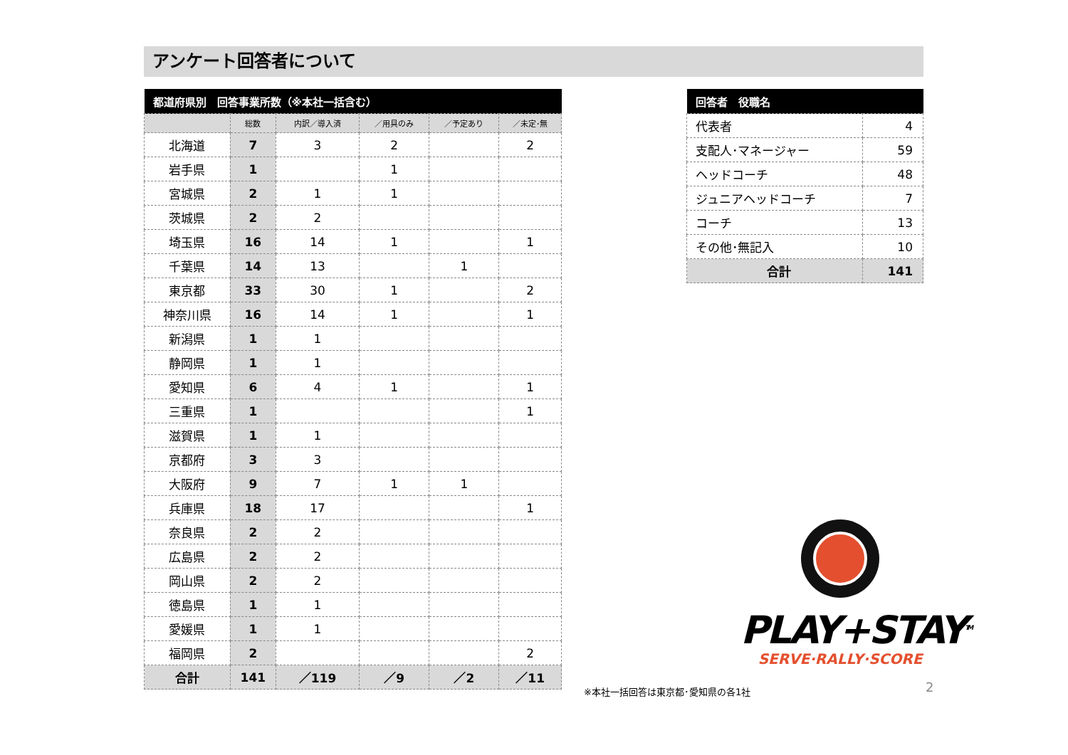アンケート回答者について
| 都道府県別 回答事業所数（※本社一括含む） | | | | | |
| --- | --- | --- | --- | --- | --- |
| | 総数 | 内訳／導入済 | ／用具のみ | ／予定あり | ／未定･無 |
| 北海道 | 7 | 3 | 2 | | 2 |
| 岩手県 | 1 | | 1 | | |
| 宮城県 | 2 | 1 | 1 | | |
| 茨城県 | 2 | 2 | | | |
| 埼玉県 | 16 | 14 | 1 | | 1 |
| 千葉県 | 14 | 13 | | 1 | |
| 東京都 | 33 | 30 | 1 | | 2 |
| 神奈川県 | 16 | 14 | 1 | | 1 |
| 新潟県 | 1 | 1 | | | |
| 静岡県 | 1 | 1 | | | |
| 愛知県 | 6 | 4 | 1 | | 1 |
| 三重県 | 1 | | | | 1 |
| 滋賀県 | 1 | 1 | | | |
| 京都府 | 3 | 3 | | | |
| 大阪府 | 9 | 7 | 1 | 1 | |
| 兵庫県 | 18 | 17 | | | 1 |
| 奈良県 | 2 | 2 | | | |
| 広島県 | 2 | 2 | | | |
| 岡山県 | 2 | 2 | | | |
| 徳島県 | 1 | 1 | | | |
| 愛媛県 | 1 | 1 | | | |
| 福岡県 | 2 | | | | 2 |
| 合計 | 141 | ／119 | ／9 | ／2 | ／11 |
| 回答者 役職名 | |
| --- | --- |
| 代表者 | 4 |
| 支配人･マネージャー | 59 |
| ヘッドコーチ | 48 |
| ジュニアヘッドコーチ | 7 |
| コーチ | 13 |
| その他･無記入 | 10 |
| 合計 | 141 |
PLAY+STAY<sup>TM</sup>
SERVE·RALLY·SCORE
※本社一括回答は東京都･愛知県の各1社 2